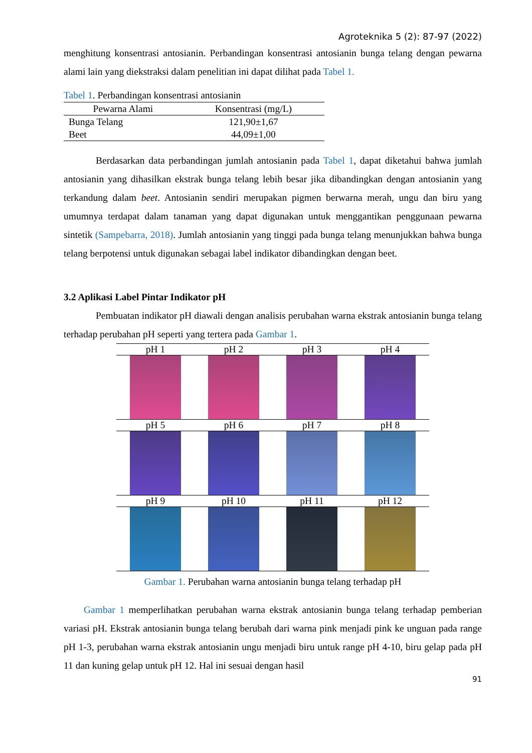Agroteknika 5 (2): 87-97 (2022)
menghitung konsentrasi antosianin. Perbandingan konsentrasi antosianin bunga telang dengan pewarna alami lain yang diekstraksi dalam penelitian ini dapat dilihat pada Tabel 1.
Tabel 1. Perbandingan konsentrasi antosianin
| Pewarna Alami | Konsentrasi (mg/L) |
| --- | --- |
| Bunga Telang | 121,90±1,67 |
| Beet | 44,09±1,00 |
Berdasarkan data perbandingan jumlah antosianin pada Tabel 1, dapat diketahui bahwa jumlah antosianin yang dihasilkan ekstrak bunga telang lebih besar jika dibandingkan dengan antosianin yang terkandung dalam beet. Antosianin sendiri merupakan pigmen berwarna merah, ungu dan biru yang umumnya terdapat dalam tanaman yang dapat digunakan untuk menggantikan penggunaan pewarna sintetik (Sampebarra, 2018). Jumlah antosianin yang tinggi pada bunga telang menunjukkan bahwa bunga telang berpotensi untuk digunakan sebagai label indikator dibandingkan dengan beet.
3.2 Aplikasi Label Pintar Indikator pH
Pembuatan indikator pH diawali dengan analisis perubahan warna ekstrak antosianin bunga telang terhadap perubahan pH seperti yang tertera pada Gambar 1.
| pH 1 | pH 2 | pH 3 | pH 4 |
| pH 5 | pH 6 | pH 7 | pH 8 |
| pH 9 | pH 10 | pH 11 | pH 12 |
Gambar 1. Perubahan warna antosianin bunga telang terhadap pH
Gambar 1 memperlihatkan perubahan warna ekstrak antosianin bunga telang terhadap pemberian variasi pH. Ekstrak antosianin bunga telang berubah dari warna pink menjadi pink ke unguan pada range pH 1-3, perubahan warna ekstrak antosianin ungu menjadi biru untuk range pH 4-10, biru gelap pada pH 11 dan kuning gelap untuk pH 12. Hal ini sesuai dengan hasil
91